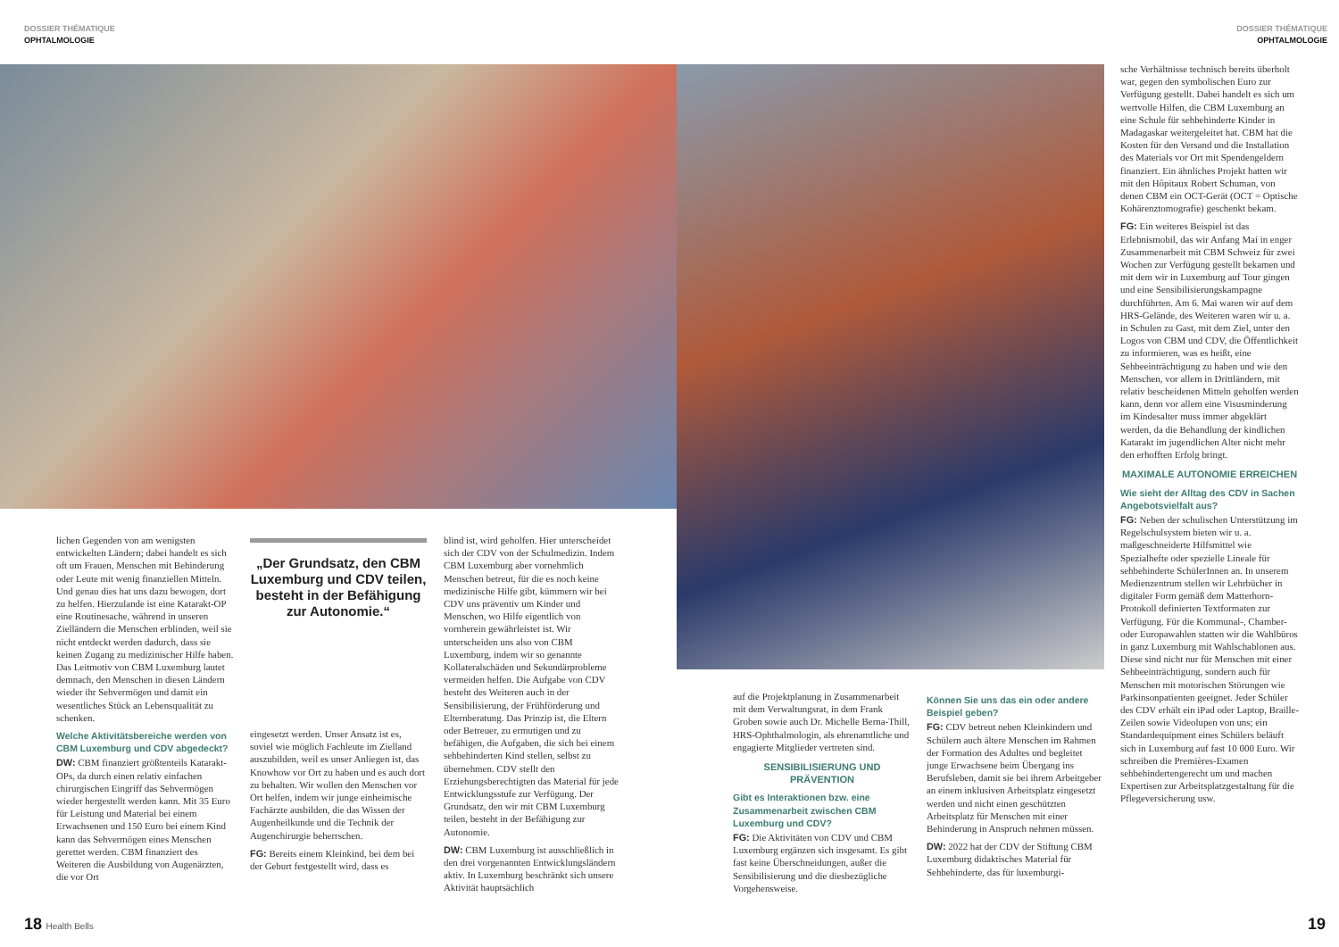DOSSIER THÉMATIQUE
OPHTALMOLOGIE
DOSSIER THÉMATIQUE
OPHTALMOLOGIE
lichen Gegenden von am wenigsten entwickelten Ländern; dabei handelt es sich oft um Frauen, Menschen mit Behinderung oder Leute mit wenig finanziellen Mitteln. Und genau dies hat uns dazu bewogen, dort zu helfen. Hierzulande ist eine Katarakt-OP eine Routinesache, während in unseren Zielländern die Menschen erblinden, weil sie nicht entdeckt werden dadurch, dass sie keinen Zugang zu medizinischer Hilfe haben. Das Leitmotiv von CBM Luxemburg lautet demnach, den Menschen in diesen Ländern wieder ihr Sehvermögen und damit ein wesentliches Stück an Lebensqualität zu schenken.
Welche Aktivitätsbereiche werden von CBM Luxemburg und CDV abgedeckt?
DW: CBM finanziert größtenteils Katarakt-OPs, da durch einen relativ einfachen chirurgischen Eingriff das Sehvermögen wieder hergestellt werden kann. Mit 35 Euro für Leistung und Material bei einem Erwachsenen und 150 Euro bei einem Kind kann das Sehvermögen eines Menschen gerettet werden. CBM finanziert des Weiteren die Ausbildung von Augenärzten, die vor Ort
„Der Grundsatz, den CBM Luxemburg und CDV teilen, besteht in der Befähigung zur Autonomie.“
eingesetzt werden. Unser Ansatz ist es, soviel wie möglich Fachleute im Zielland auszubilden, weil es unser Anliegen ist, das Knowhow vor Ort zu haben und es auch dort zu behalten. Wir wollen den Menschen vor Ort helfen, indem wir junge einheimische Fachärzte ausbilden, die das Wissen der Augenheilkunde und die Technik der Augenchirurgie beherrschen.
FG: Bereits einem Kleinkind, bei dem bei der Geburt festgestellt wird, dass es
blind ist, wird geholfen. Hier unterscheidet sich der CDV von der Schulmedizin. Indem CBM Luxemburg aber vornehmlich Menschen betreut, für die es noch keine medizinische Hilfe gibt, kümmern wir bei CDV uns präventiv um Kinder und Menschen, wo Hilfe eigentlich von vornherein gewährleistet ist. Wir unterscheiden uns also von CBM Luxemburg, indem wir so genannte Kollateralschäden und Sekundärprobleme vermeiden helfen. Die Aufgabe von CDV besteht des Weiteren auch in der Sensibilisierung, der Frühförderung und Elternberatung. Das Prinzip ist, die Eltern oder Betreuer, zu ermutigen und zu befähigen, die Aufgaben, die sich bei einem sehbehinderten Kind stellen, selbst zu übernehmen. CDV stellt den Erziehungsberechtigten das Material für jede Entwicklungsstufe zur Verfügung. Der Grundsatz, den wir mit CBM Luxemburg teilen, besteht in der Befähigung zur Autonomie.
DW: CBM Luxemburg ist ausschließlich in den drei vorgenannten Entwicklungsländern aktiv. In Luxemburg beschränkt sich unsere Aktivität hauptsächlich
auf die Projektplanung in Zusammenarbeit mit dem Verwaltungsrat, in dem Frank Groben sowie auch Dr. Michelle Berna-Thill, HRS-Ophthalmologin, als ehrenamtliche und engagierte Mitglieder vertreten sind.
SENSIBILISIERUNG UND PRÄVENTION
Gibt es Interaktionen bzw. eine Zusammenarbeit zwischen CBM Luxemburg und CDV?
FG: Die Aktivitäten von CDV und CBM Luxemburg ergänzen sich insgesamt. Es gibt fast keine Überschneidungen, außer die Sensibilisierung und die diesbezügliche Vorgehensweise.
Können Sie uns das ein oder andere Beispiel geben?
FG: CDV betreut neben Kleinkindern und Schülern auch ältere Menschen im Rahmen der Formation des Adultes und begleitet junge Erwachsene beim Übergang ins Berufsleben, damit sie bei ihrem Arbeitgeber an einem inklusiven Arbeitsplatz eingesetzt werden und nicht einen geschützten Arbeitsplatz für Menschen mit einer Behinderung in Anspruch nehmen müssen.
DW: 2022 hat der CDV der Stiftung CBM Luxemburg didaktisches Material für Sehbehinderte, das für luxemburgi-
sche Verhältnisse technisch bereits überholt war, gegen den symbolischen Euro zur Verfügung gestellt. Dabei handelt es sich um wertvolle Hilfen, die CBM Luxemburg an eine Schule für sehbehinderte Kinder in Madagaskar weitergeleitet hat. CBM hat die Kosten für den Versand und die Installation des Materials vor Ort mit Spendengeldern finanziert. Ein ähnliches Projekt hatten wir mit den Hôpitaux Robert Schuman, von denen CBM ein OCT-Gerät (OCT = Optische Kohärenztomografie) geschenkt bekam.
FG: Ein weiteres Beispiel ist das Erlebnismobil, das wir Anfang Mai in enger Zusammenarbeit mit CBM Schweiz für zwei Wochen zur Verfügung gestellt bekamen und mit dem wir in Luxemburg auf Tour gingen und eine Sensibilisierungskampagne durchführten. Am 6. Mai waren wir auf dem HRS-Gelände, des Weiteren waren wir u. a. in Schulen zu Gast, mit dem Ziel, unter den Logos von CBM und CDV, die Öffentlichkeit zu informieren, was es heißt, eine Sehbeeinträchtigung zu haben und wie den Menschen, vor allem in Drittländern, mit relativ bescheidenen Mitteln geholfen werden kann, denn vor allem eine Visusminderung im Kindesalter muss immer abgeklärt werden, da die Behandlung der kindlichen Katarakt im jugendlichen Alter nicht mehr den erhofften Erfolg bringt.
MAXIMALE AUTONOMIE ERREICHEN
Wie sieht der Alltag des CDV in Sachen Angebotsvielfalt aus?
FG: Neben der schulischen Unterstützung im Regelschulsystem bieten wir u. a. maßgeschneiderte Hilfsmittel wie Spezialhefte oder spezielle Lineale für sehbehinderte SchülerInnen an. In unserem Medienzentrum stellen wir Lehrbücher in digitaler Form gemäß dem Matterhorn-Protokoll definierten Textformaten zur Verfügung. Für die Kommunal-, Chamber- oder Europawahlen statten wir die Wahlbüros in ganz Luxemburg mit Wahlschablonen aus. Diese sind nicht nur für Menschen mit einer Sehbeeinträchtigung, sondern auch für Menschen mit motorischen Störungen wie Parkinsonpatienten geeignet. Jeder Schüler des CDV erhält ein iPad oder Laptop, Braille-Zeilen sowie Videolupen von uns; ein Standardequipment eines Schülers beläuft sich in Luxemburg auf fast 10 000 Euro. Wir schreiben die Premières-Examen sehbehindertengerecht um und machen Expertisen zur Arbeitsplatzgestaltung für die Pflegeversicherung usw.
18 Health Bells 19